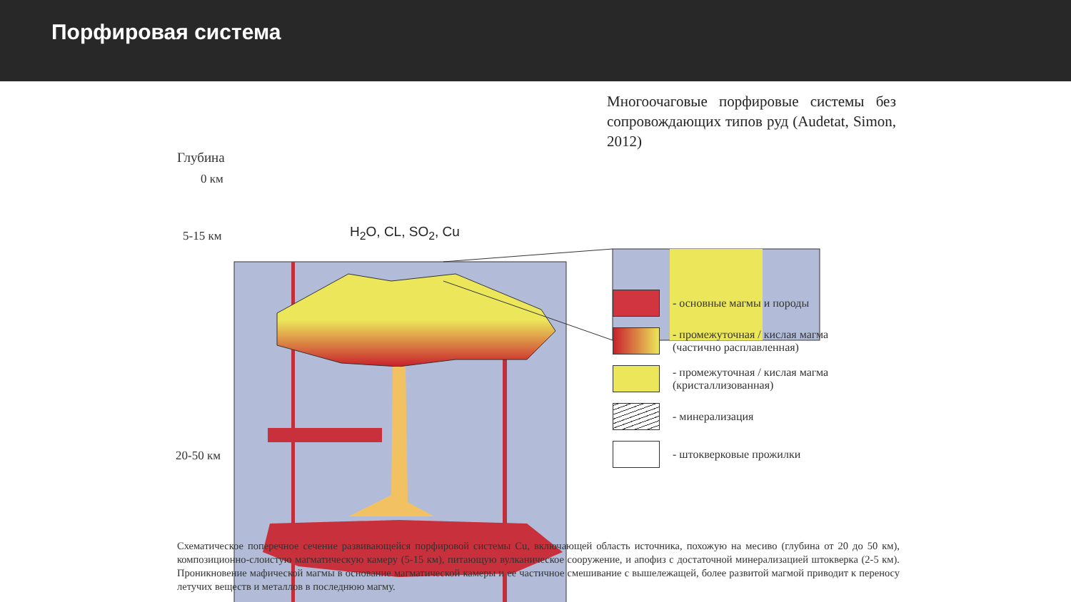Порфировая система
Многоочаговые порфировые системы без сопровождающих типов руд (Audetat, Simon, 2012)
Глубина
0 км
5-15 км
20-50 км
H<sub>2</sub>O, CL, SO<sub>2</sub>, Cu
- основные магмы и породы
- промежуточная / кислая магма
(частично расплавленная)
- промежуточная / кислая магма
(кристаллизованная)
- минерализация
- штокверковые прожилки
Схематическое поперечное сечение развивающейся порфировой системы Cu, включающей область источника, похожую на месиво (глубина от 20 до 50 км), композиционно-слоистую магматическую камеру (5-15 км), питающую вулканическое сооружение, и апофиз с достаточной минерализацией штокверка (2-5 км). Проникновение мафической магмы в основание магматической камеры и ее частичное смешивание с вышележащей, более развитой магмой приводит к переносу летучих веществ и металлов в последнюю магму.